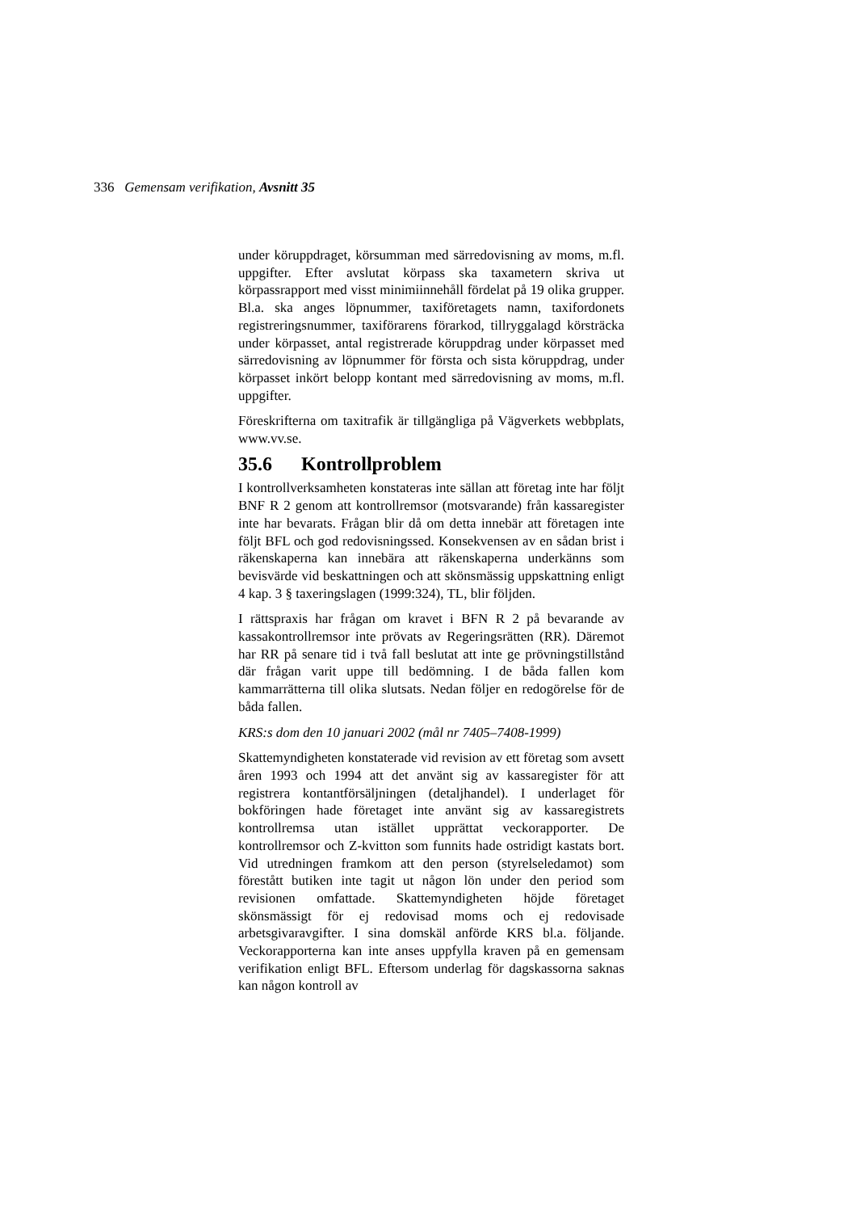336 Gemensam verifikation, Avsnitt 35
under köruppdraget, körsumman med särredovisning av moms, m.fl. uppgifter. Efter avslutat körpass ska taxametern skriva ut körpassrapport med visst minimiinnehåll fördelat på 19 olika grupper. Bl.a. ska anges löpnummer, taxiföretagets namn, taxifordonets registreringsnummer, taxiförarens förarkod, tillryggalagd körsträcka under körpasset, antal registrerade köruppdrag under körpasset med särredovisning av löpnummer för första och sista köruppdrag, under körpasset inkört belopp kontant med särredovisning av moms, m.fl. uppgifter.
Föreskrifterna om taxitrafik är tillgängliga på Vägverkets webbplats, www.vv.se.
35.6 Kontrollproblem
I kontrollverksamheten konstateras inte sällan att företag inte har följt BNF R 2 genom att kontrollremsor (motsvarande) från kassaregister inte har bevarats. Frågan blir då om detta innebär att företagen inte följt BFL och god redovisningssed. Konsekvensen av en sådan brist i räkenskaperna kan innebära att räkenskaperna underkänns som bevisvärde vid beskatt­ningen och att skönsmässig uppskattning enligt 4 kap. 3 § taxeringslagen (1999:324), TL, blir följden.
I rättspraxis har frågan om kravet i BFN R 2 på bevarande av kassakontrollremsor inte prövats av Regeringsrätten (RR). Däremot har RR på senare tid i två fall beslutat att inte ge prövningstillstånd där frågan varit uppe till bedömning. I de båda fallen kom kammarrätterna till olika slutsats. Nedan följer en redogörelse för de båda fallen.
KRS:s dom den 10 januari 2002 (mål nr 7405–7408-1999)
Skattemyndigheten konstaterade vid revision av ett företag som avsett åren 1993 och 1994 att det använt sig av kassa­register för att registrera kontantförsäljningen (detaljhandel). I underlaget för bokföringen hade företaget inte använt sig av kassaregistrets kontrollremsa utan istället upprättat vecko­rapporter. De kontrollremsor och Z-kvitton som funnits hade ostridigt kastats bort. Vid utredningen framkom att den person (styrelseledamot) som förestått butiken inte tagit ut någon lön under den period som revisionen omfattade. Skattemyndig­heten höjde företaget skönsmässigt för ej redovisad moms och ej redovisade arbetsgivaravgifter. I sina domskäl anförde KRS bl.a. följande. Veckorapporterna kan inte anses uppfylla kraven på en gemensam verifikation enligt BFL. Eftersom underlag för dagskassorna saknas kan någon kontroll av